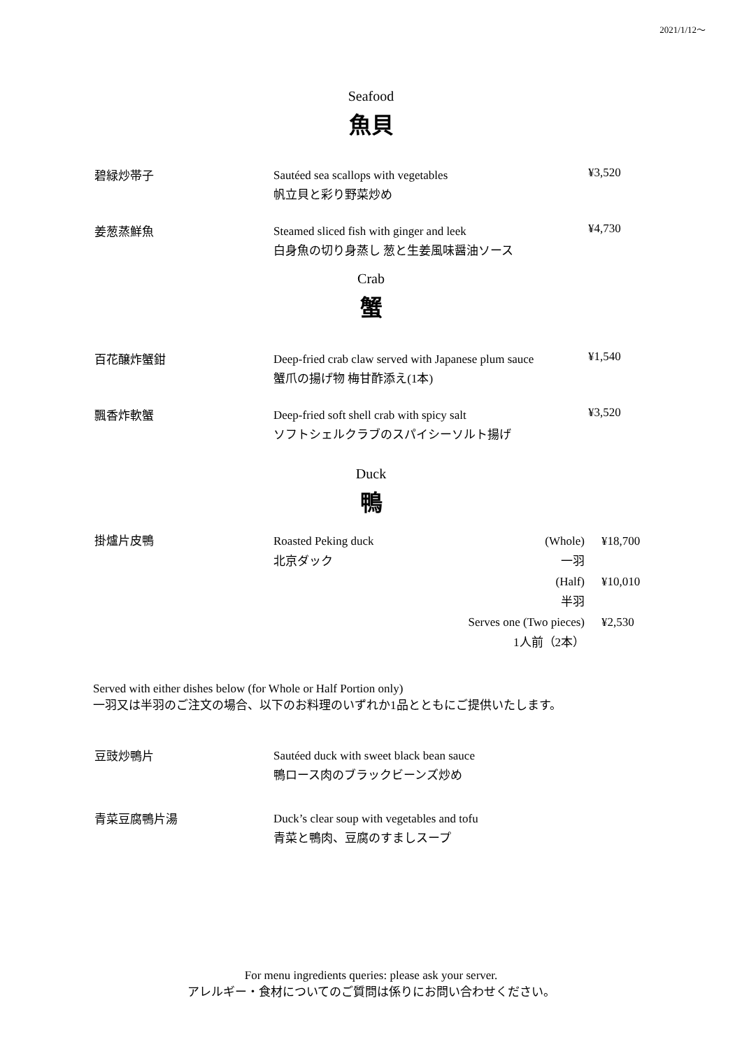2021/1/12〜
Seafood
魚貝
碧緑炒帯子
Sautéed sea scallops with vegetables
帆立貝と彩り野菜炒め
¥3,520
姜葱蒸鮮魚
Steamed sliced fish with ginger and leek
白身魚の切り身蒸し 葱と生姜風味醤油ソース
¥4,730
Crab
蟹
百花醸炸蟹鉗
Deep-fried crab claw served with Japanese plum sauce
蟹爪の揚げ物 梅甘酢添え(1本)
¥1,540
飄香炸軟蟹
Deep-fried soft shell crab with spicy salt
ソフトシェルクラブのスパイシーソルト揚げ
¥3,520
Duck
鴨
掛爐片皮鴨 Roasted Peking duck
北京ダック
(Whole)
一羽
(Half)
半羽
Serves one (Two pieces)
1人前（2本）
¥18,700
¥10,010
¥2,530
Served with either dishes below (for Whole or Half Portion only)
一羽又は半羽のご注文の場合、以下のお料理のいずれか1品とともにご提供いたします。
豆豉炒鴨片
Sautéed duck with sweet black bean sauce
鴨ロース肉のブラックビーンズ炒め
青菜豆腐鴨片湯
Duck’s clear soup with vegetables and tofu
青菜と鴨肉、豆腐のすましスープ
For menu ingredients queries: please ask your server.
アレルギー・食材についてのご質問は係りにお問い合わせください。